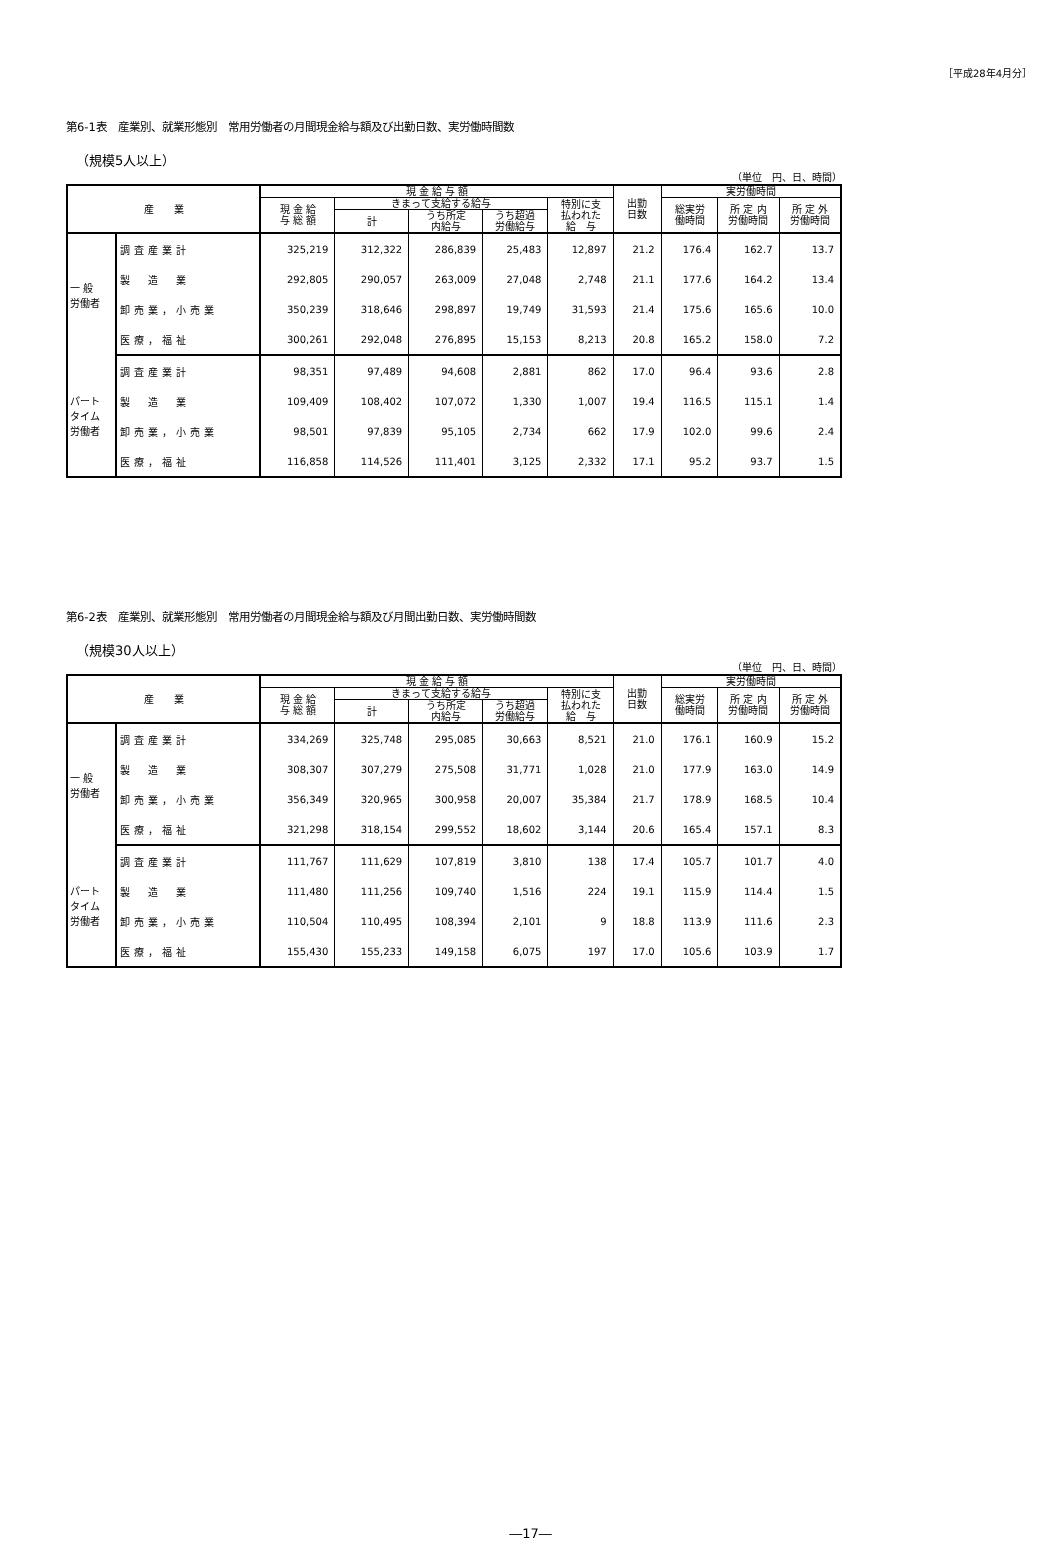［平成28年4月分］
第6-1表　産業別、就業形態別　常用労働者の月間現金給与額及び出勤日数、実労働時間数
（規模5人以上）
（単位　円、日、時間）
| 産 業 | | 現 金 給 与 額 | | | | | 出勤 日数 | 実労働時間 | | |
| --- | --- | --- | --- | --- | --- | --- | --- | --- | --- | --- |
| | | 現 金 給 与 総 額 | きまって支給する給与 | | | 特別に支 払われた 給 与 | | 総実労 働時間 | 所 定 内 労働時間 | 所 定 外 労働時間 |
| | | | 計 | うち所定 内給与 | うち超過 労働給与 | | | | | |
| 一 般 労働者 | 調査産業計 | 325,219 | 312,322 | 286,839 | 25,483 | 12,897 | 21.2 | 176.4 | 162.7 | 13.7 |
| | 製 造 業 | 292,805 | 290,057 | 263,009 | 27,048 | 2,748 | 21.1 | 177.6 | 164.2 | 13.4 |
| | 卸売業，小売業 | 350,239 | 318,646 | 298,897 | 19,749 | 31,593 | 21.4 | 175.6 | 165.6 | 10.0 |
| | 医療，福祉 | 300,261 | 292,048 | 276,895 | 15,153 | 8,213 | 20.8 | 165.2 | 158.0 | 7.2 |
| パート タイム 労働者 | 調査産業計 | 98,351 | 97,489 | 94,608 | 2,881 | 862 | 17.0 | 96.4 | 93.6 | 2.8 |
| | 製 造 業 | 109,409 | 108,402 | 107,072 | 1,330 | 1,007 | 19.4 | 116.5 | 115.1 | 1.4 |
| | 卸売業，小売業 | 98,501 | 97,839 | 95,105 | 2,734 | 662 | 17.9 | 102.0 | 99.6 | 2.4 |
| | 医療，福祉 | 116,858 | 114,526 | 111,401 | 3,125 | 2,332 | 17.1 | 95.2 | 93.7 | 1.5 |
第6-2表　産業別、就業形態別　常用労働者の月間現金給与額及び月間出勤日数、実労働時間数
（規模30人以上）
（単位　円、日、時間）
| 産 業 | | 現 金 給 与 額 | | | | | 出勤 日数 | 実労働時間 | | |
| --- | --- | --- | --- | --- | --- | --- | --- | --- | --- | --- |
| | | 現 金 給 与 総 額 | きまって支給する給与 | | | 特別に支 払われた 給 与 | | 総実労 働時間 | 所 定 内 労働時間 | 所 定 外 労働時間 |
| | | | 計 | うち所定 内給与 | うち超過 労働給与 | | | | | |
| 一 般 労働者 | 調査産業計 | 334,269 | 325,748 | 295,085 | 30,663 | 8,521 | 21.0 | 176.1 | 160.9 | 15.2 |
| | 製 造 業 | 308,307 | 307,279 | 275,508 | 31,771 | 1,028 | 21.0 | 177.9 | 163.0 | 14.9 |
| | 卸売業，小売業 | 356,349 | 320,965 | 300,958 | 20,007 | 35,384 | 21.7 | 178.9 | 168.5 | 10.4 |
| | 医療，福祉 | 321,298 | 318,154 | 299,552 | 18,602 | 3,144 | 20.6 | 165.4 | 157.1 | 8.3 |
| パート タイム 労働者 | 調査産業計 | 111,767 | 111,629 | 107,819 | 3,810 | 138 | 17.4 | 105.7 | 101.7 | 4.0 |
| | 製 造 業 | 111,480 | 111,256 | 109,740 | 1,516 | 224 | 19.1 | 115.9 | 114.4 | 1.5 |
| | 卸売業，小売業 | 110,504 | 110,495 | 108,394 | 2,101 | 9 | 18.8 | 113.9 | 111.6 | 2.3 |
| | 医療，福祉 | 155,430 | 155,233 | 149,158 | 6,075 | 197 | 17.0 | 105.6 | 103.9 | 1.7 |
―17―